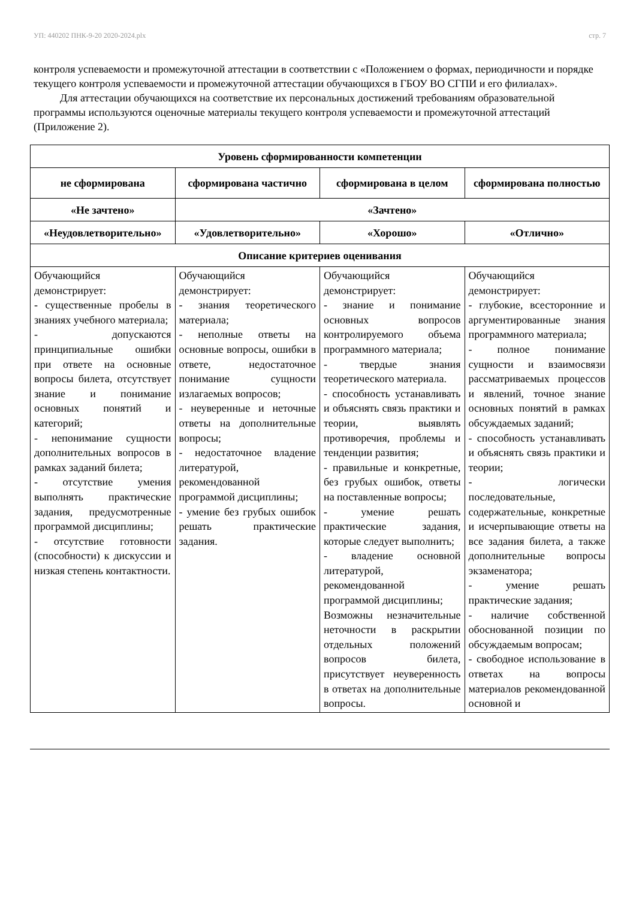УП: 440202 ПНК-9-20 2020-2024.plx стр. 7
контроля успеваемости и промежуточной аттестации в соответствии с «Положением о формах, периодичности и порядке текущего контроля успеваемости и промежуточной аттестации обучающихся в ГБОУ ВО СГПИ и его филиалах».
Для аттестации обучающихся на соответствие их персональных достижений требованиям образовательной программы используются оценочные материалы текущего контроля успеваемости и промежуточной аттестаций (Приложение 2).
| Уровень сформированности компетенции | | | |
| --- | --- | --- | --- |
| не сформирована | сформирована частично | сформирована в целом | сформирована полностью |
| «Не зачтено» | «Зачтено» | | |
| «Неудовлетворительно» | «Удовлетворительно» | «Хорошо» | «Отлично» |
| Описание критериев оценивания | | | |
| Обучающийся демонстрирует: - существенные пробелы в знаниях учебного материала; - допускаются принципиальные ошибки при ответе на основные вопросы билета, отсутствует знание и понимание основных понятий и категорий; - непонимание сущности дополнительных вопросов в рамках заданий билета; - отсутствие умения выполнять практические задания, предусмотренные программой дисциплины; - отсутствие готовности (способности) к дискуссии и низкая степень контактности. | Обучающийся демонстрирует: - знания теоретического материала; - неполные ответы на основные вопросы, ошибки в ответе, недостаточное понимание сущности излагаемых вопросов; - неуверенные и неточные ответы на дополнительные вопросы; - недостаточное владение литературой, рекомендованной программой дисциплины; - умение без грубых ошибок решать практические задания. | Обучающийся демонстрирует: - знание и понимание основных вопросов контролируемого объема программного материала; - твердые знания теоретического материала. - способность устанавливать и объяснять связь практики и теории, выявлять противоречия, проблемы и тенденции развития; - правильные и конкретные, без грубых ошибок, ответы на поставленные вопросы; - умение решать практические задания, которые следует выполнить; - владение основной литературой, рекомендованной программой дисциплины; Возможны незначительные неточности в раскрытии отдельных положений вопросов билета, присутствует неуверенность в ответах на дополнительные вопросы. | Обучающийся демонстрирует: - глубокие, всесторонние и аргументированные знания программного материала; - полное понимание сущности и взаимосвязи рассматриваемых процессов и явлений, точное знание основных понятий в рамках обсуждаемых заданий; - способность устанавливать и объяснять связь практики и теории; - логически последовательные, содержательные, конкретные и исчерпывающие ответы на все задания билета, а также дополнительные вопросы экзаменатора; - умение решать практические задания; - наличие собственной обоснованной позиции по обсуждаемым вопросам; - свободное использование в ответах на вопросы материалов рекомендованной основной и |